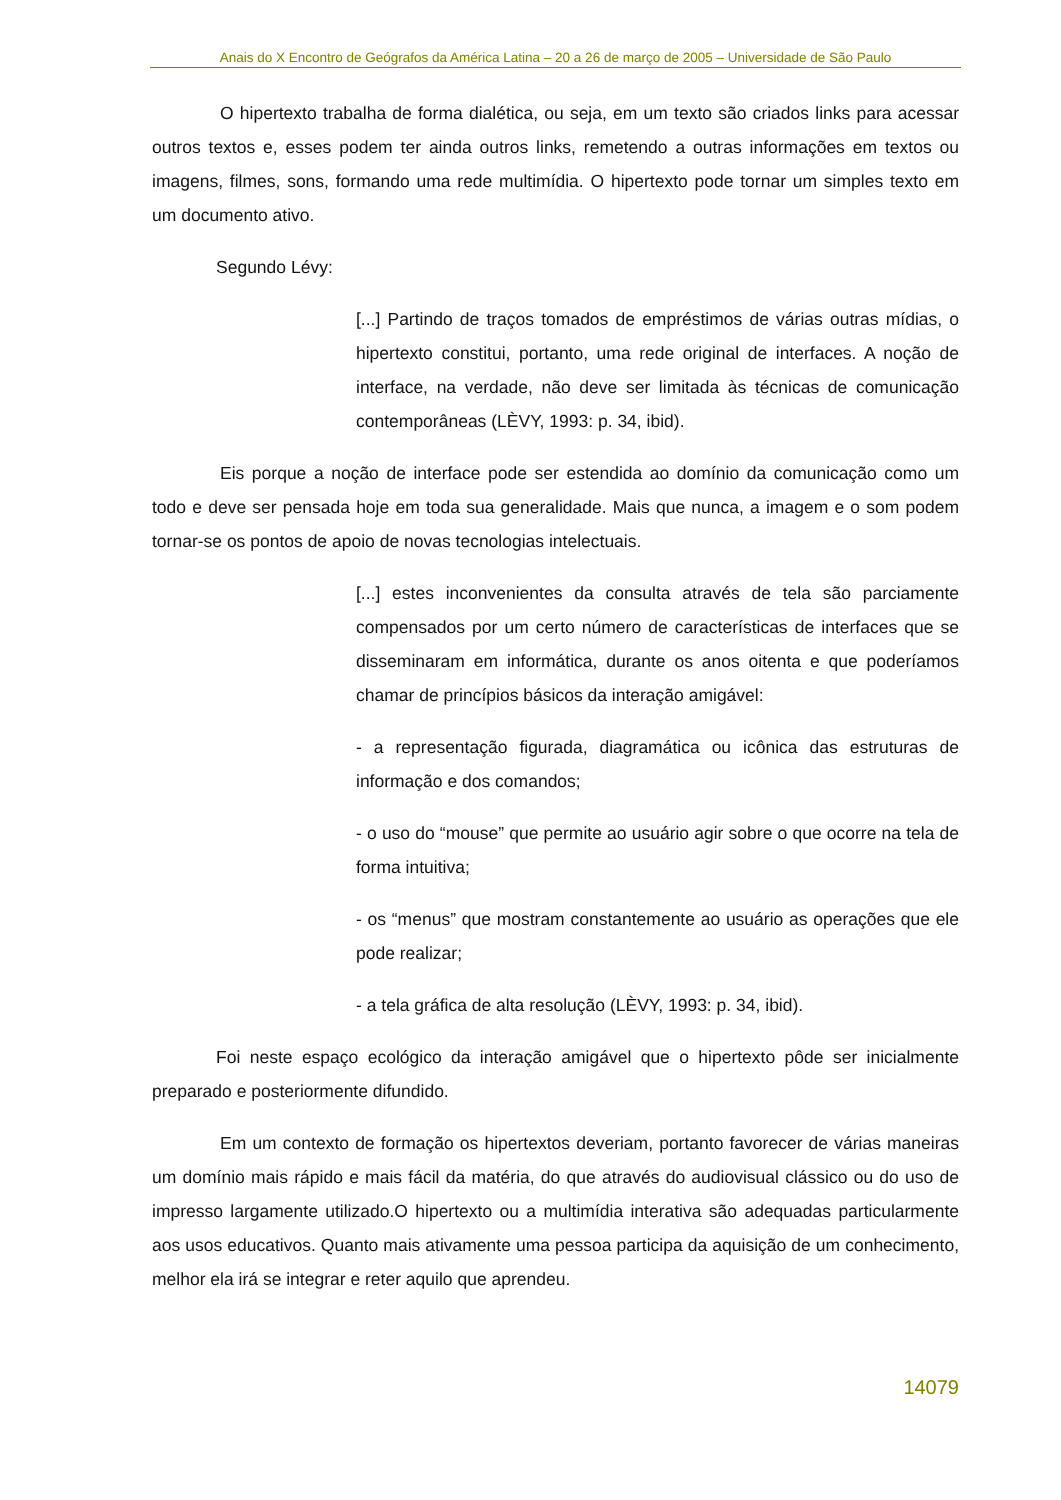Anais do X Encontro de Geógrafos da América Latina – 20 a 26 de março de 2005 – Universidade de São Paulo
O hipertexto trabalha de forma dialética, ou seja, em um texto são criados links para acessar outros textos e, esses podem ter ainda outros links, remetendo a outras informações em textos ou imagens, filmes, sons, formando uma rede multimídia. O hipertexto pode tornar um simples texto em um documento ativo.
Segundo Lévy:
[...] Partindo de traços tomados de empréstimos de várias outras mídias, o hipertexto constitui, portanto, uma rede original de interfaces. A noção de interface, na verdade, não deve ser limitada às técnicas de comunicação contemporâneas (LÈVY, 1993: p. 34, ibid).
Eis porque a noção de interface pode ser estendida ao domínio da comunicação como um todo e deve ser pensada hoje em toda sua generalidade. Mais que nunca, a imagem e o som podem tornar-se os pontos de apoio de novas tecnologias intelectuais.
[...] estes inconvenientes da consulta através de tela são parciamente compensados por um certo número de características de interfaces que se disseminaram em informática, durante os anos oitenta e que poderíamos chamar de princípios básicos da interação amigável:
- a representação figurada, diagramática ou icônica das estruturas de informação e dos comandos;
- o uso do “mouse” que permite ao usuário agir sobre o que ocorre na tela de forma intuitiva;
- os “menus” que mostram constantemente ao usuário as operações que ele pode realizar;
- a tela gráfica de alta resolução (LÈVY, 1993: p. 34, ibid).
Foi neste espaço ecológico da interação amigável que o hipertexto pôde ser inicialmente preparado e posteriormente difundido.
Em um contexto de formação os hipertextos deveriam, portanto favorecer de várias maneiras um domínio mais rápido e mais fácil da matéria, do que através do audiovisual clássico ou do uso de impresso largamente utilizado.O hipertexto ou a multimídia interativa são adequadas particularmente aos usos educativos. Quanto mais ativamente uma pessoa participa da aquisição de um conhecimento, melhor ela irá se integrar e reter aquilo que aprendeu.
14079